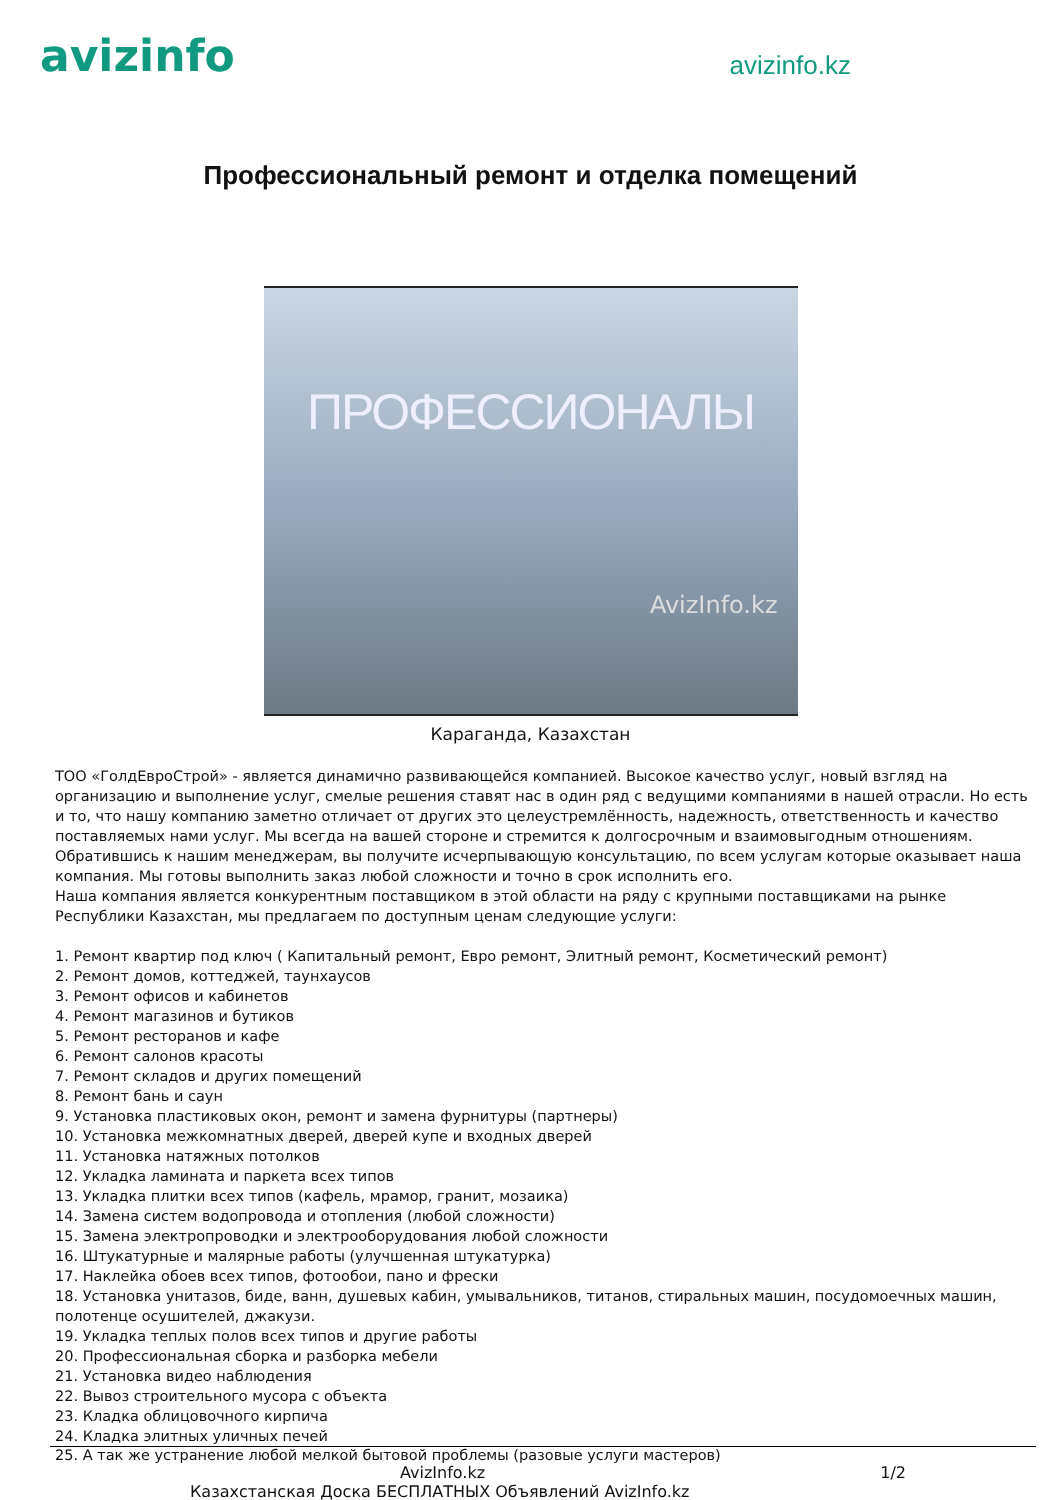avizinfo
avizinfo.kz
Профессиональный ремонт и отделка помещений
ПРОФЕССИОНАЛЫ
AvizInfo.kz
Караганда, Казахстан
ТОО «ГолдЕвроСтрой» - является динамично развивающейся компанией. Высокое качество услуг, новый взгляд на организацию и выполнение услуг, смелые решения ставят нас в один ряд с ведущими компаниями в нашей отрасли. Но есть и то, что нашу компанию заметно отличает от других это целеустремлённость, надежность, ответственность и качество поставляемых нами услуг. Мы всегда на вашей стороне и стремится к долгосрочным и взаимовыгодным отношениям. Обратившись к нашим менеджерам, вы получите исчерпывающую консультацию, по всем услугам которые оказывает наша компания. Мы готовы выполнить заказ любой сложности и точно в срок исполнить его.
Наша компания является конкурентным поставщиком в этой области на ряду с крупными поставщиками на рынке Республики Казахстан, мы предлагаем по доступным ценам следующие услуги:
1. Ремонт квартир под ключ ( Капитальный ремонт, Евро ремонт, Элитный ремонт, Косметический ремонт)
2. Ремонт домов, коттеджей, таунхаусов
3. Ремонт офисов и кабинетов
4. Ремонт магазинов и бутиков
5. Ремонт ресторанов и кафе
6. Ремонт салонов красоты
7. Ремонт складов и других помещений
8. Ремонт бань и саун
9. Установка пластиковых окон, ремонт и замена фурнитуры (партнеры)
10. Установка межкомнатных дверей, дверей купе и входных дверей
11. Установка натяжных потолков
12. Укладка ламината и паркета всех типов
13. Укладка плитки всех типов (кафель, мрамор, гранит, мозаика)
14. Замена систем водопровода и отопления (любой сложности)
15. Замена электропроводки и электрооборудования любой сложности
16. Штукатурные и малярные работы (улучшенная штукатурка)
17. Наклейка обоев всех типов, фотообои, пано и фрески
18. Установка унитазов, биде, ванн, душевых кабин, умывальников, титанов, стиральных машин, посудомоечных машин, полотенце осушителей, джакузи.
19. Укладка теплых полов всех типов и другие работы
20. Профессиональная сборка и разборка мебели
21. Установка видео наблюдения
22. Вывоз строительного мусора с объекта
23. Кладка облицовочного кирпича
24. Кладка элитных уличных печей
25. А так же устранение любой мелкой бытовой проблемы (разовые услуги мастеров)
AvizInfo.kz 1/2
Казахстанская Доска БЕСПЛАТНЫХ Объявлений AvizInfo.kz